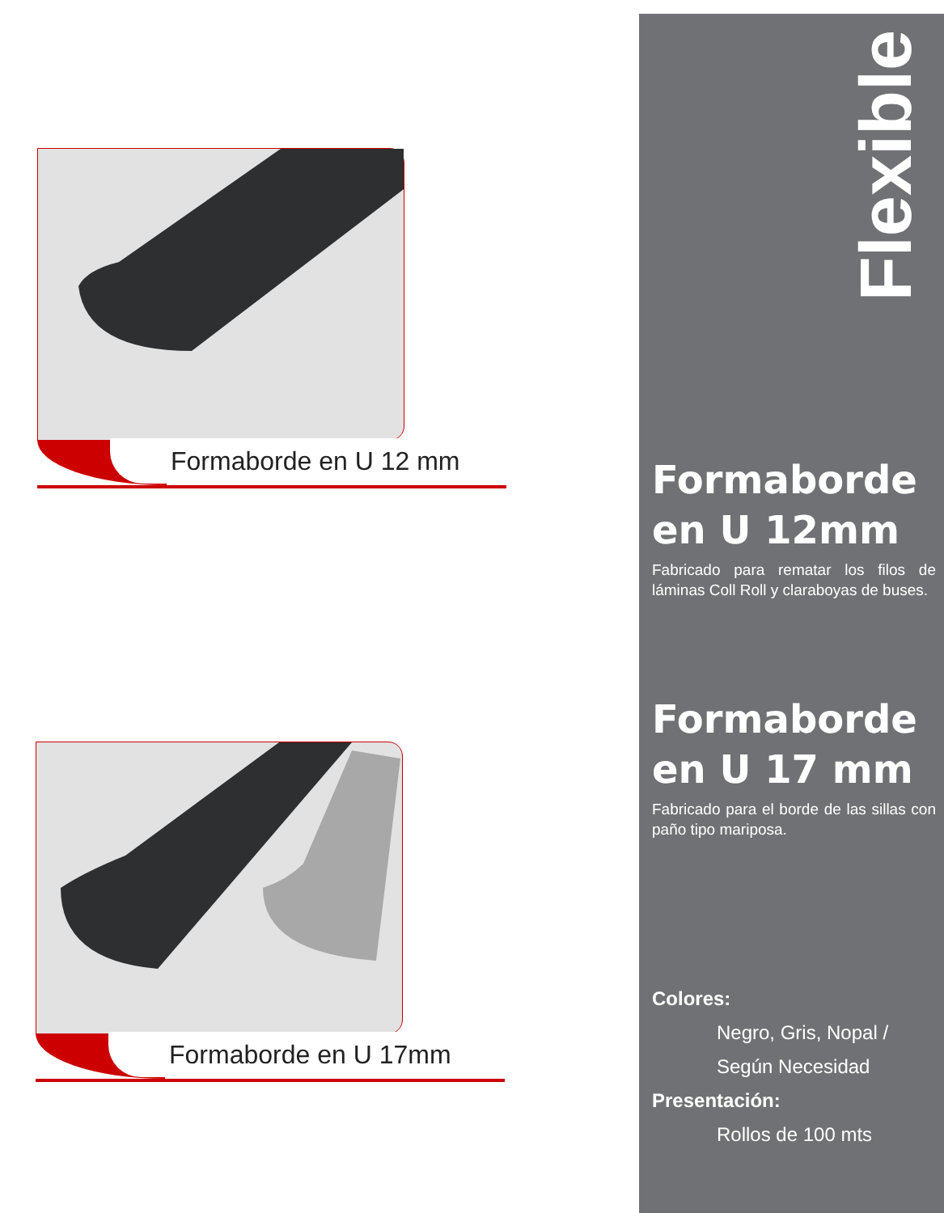Formaborde en U 12 mm
Formaborde en U 17mm
Flexible
Formaborde
en U 12mm
Fabricado para rematar los filos de láminas Coll Roll y claraboyas de buses.
Formaborde
en U 17 mm
Fabricado para el borde de las sillas con paño tipo mariposa.
Colores:
Negro, Gris, Nopal /
Según Necesidad
Presentación:
Rollos de 100 mts